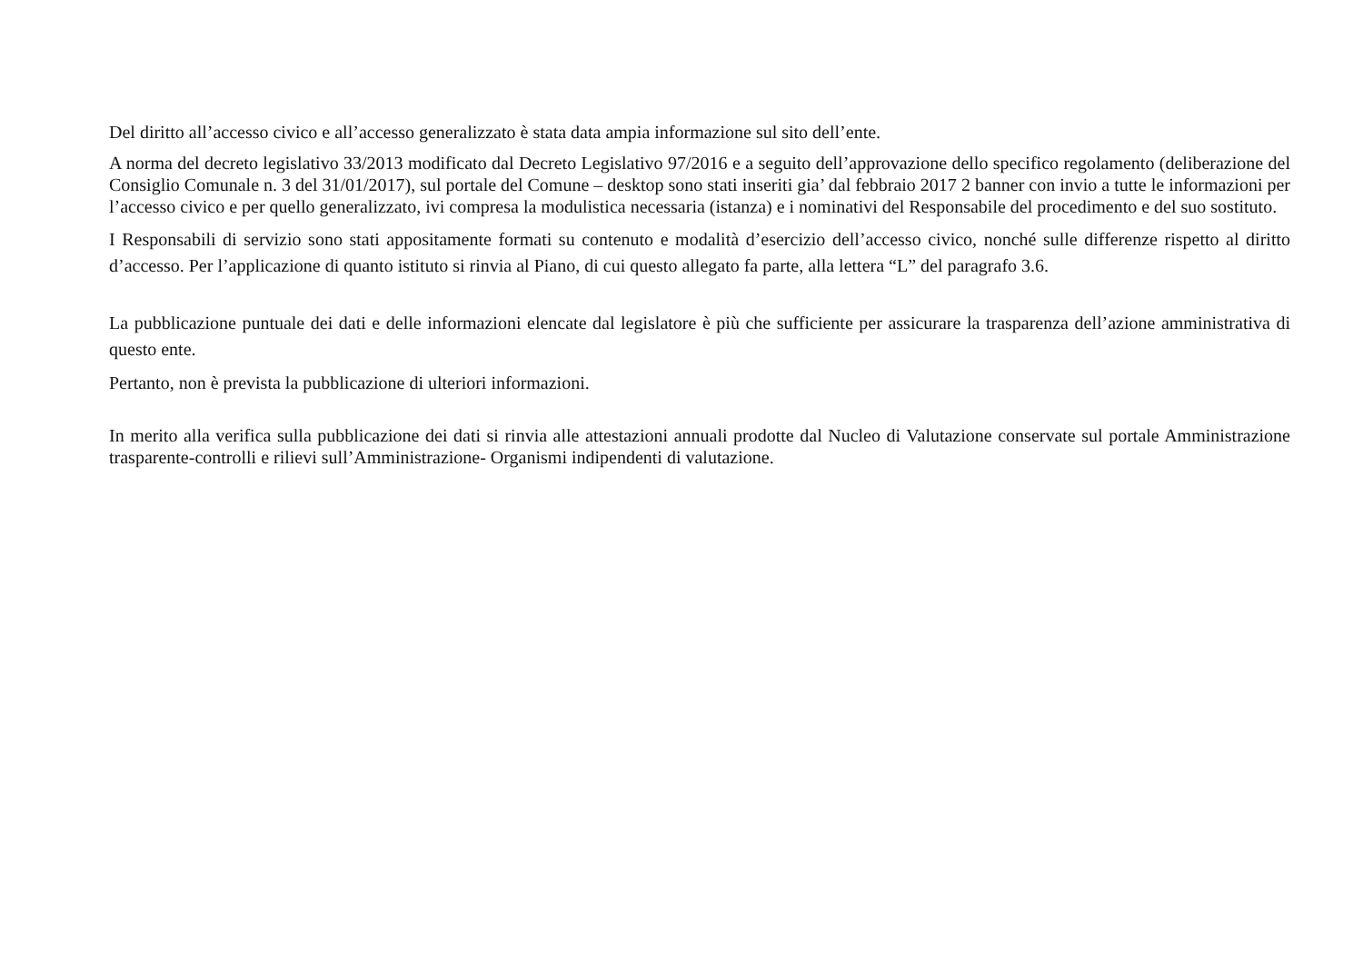Del diritto all’accesso civico e all’accesso generalizzato è stata data ampia informazione sul sito dell’ente.
A norma del decreto legislativo 33/2013 modificato dal Decreto Legislativo 97/2016 e a seguito dell’approvazione dello specifico regolamento (deliberazione del Consiglio Comunale n. 3 del 31/01/2017), sul portale del Comune – desktop sono stati inseriti gia’ dal febbraio 2017 2 banner con invio a tutte le informazioni per l’accesso civico e per quello generalizzato, ivi compresa la modulistica necessaria (istanza) e i nominativi del Responsabile del procedimento e del suo sostituto.
I Responsabili di servizio sono stati appositamente formati su contenuto e modalità d’esercizio dell’accesso civico, nonché sulle differenze rispetto al diritto d’accesso. Per l’applicazione di quanto istituto si rinvia al Piano, di cui questo allegato fa parte, alla lettera “L” del paragrafo 3.6.
La pubblicazione puntuale dei dati e delle informazioni elencate dal legislatore è più che sufficiente per assicurare la trasparenza dell’azione amministrativa di questo ente.
Pertanto, non è prevista la pubblicazione di ulteriori informazioni.
In merito alla verifica sulla pubblicazione dei dati si rinvia alle attestazioni annuali prodotte dal Nucleo di Valutazione conservate sul portale Amministrazione trasparente-controlli e rilievi sull’Amministrazione- Organismi indipendenti di valutazione.